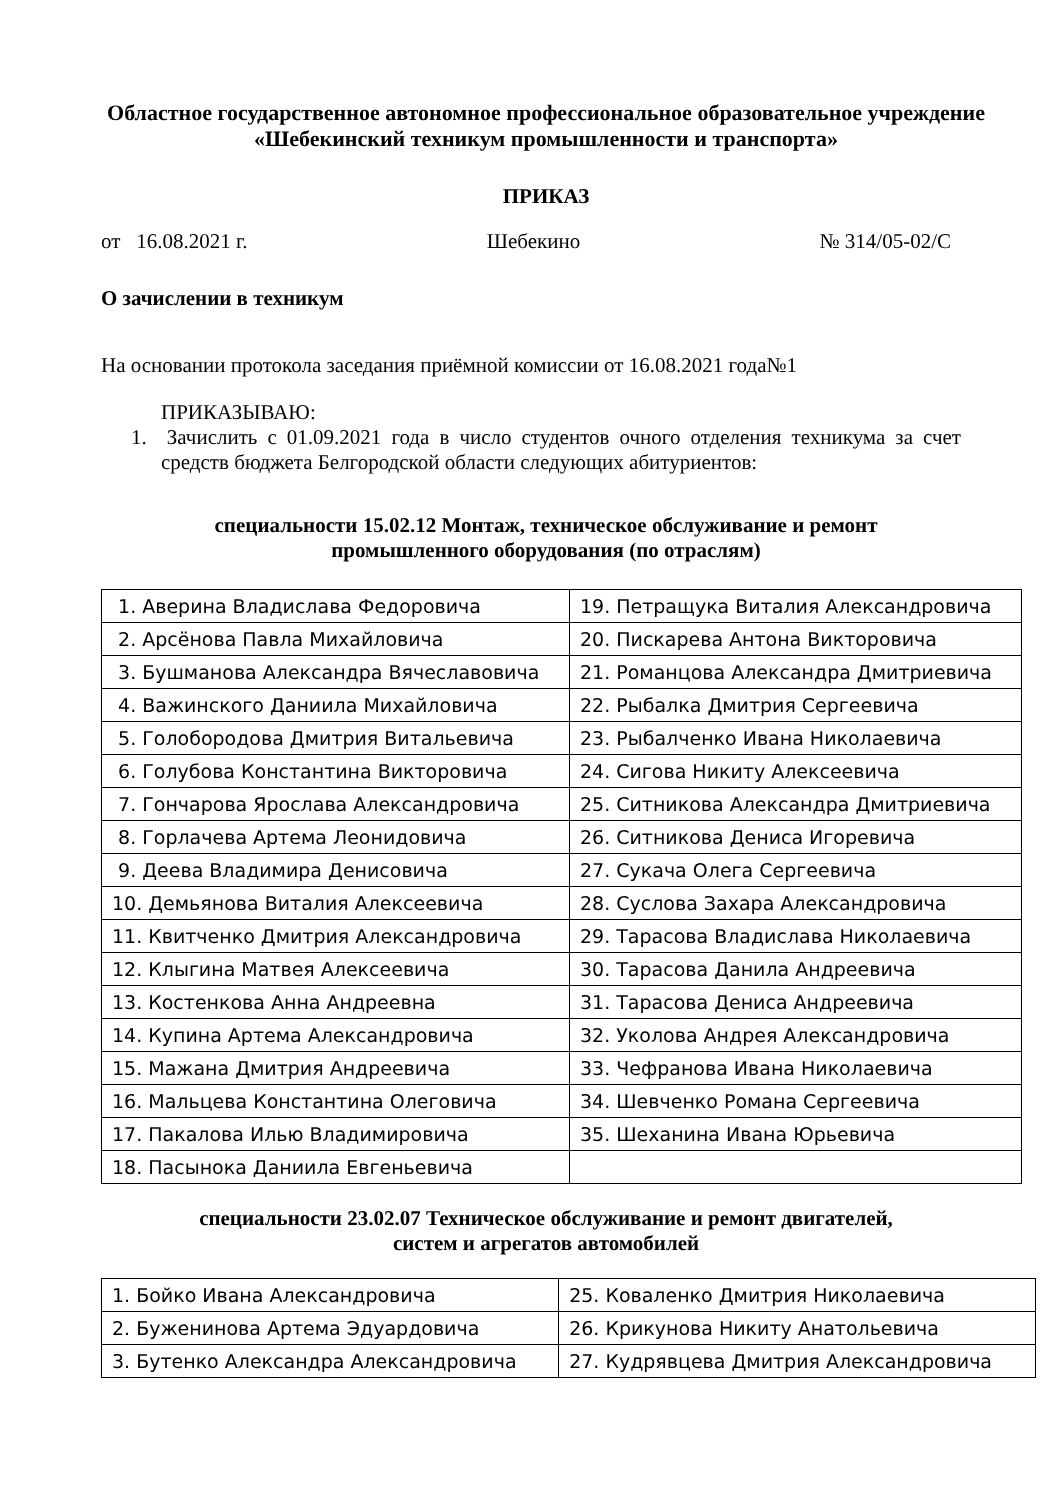Областное государственное автономное профессиональное образовательное учреждение
«Шебекинский техникум промышленности и транспорта»
ПРИКАЗ
от 16.08.2021 г. Шебекино № 314/05-02/С
О зачислении в техникум
На основании протокола заседания приёмной комиссии от 16.08.2021 года№1
ПРИКАЗЫВАЮ:
1. Зачислить с 01.09.2021 года в число студентов очного отделения техникума за счет средств бюджета Белгородской области следующих абитуриентов:
специальности 15.02.12 Монтаж, техническое обслуживание и ремонт
промышленного оборудования (по отраслям)
| 1. Аверина Владислава Федоровича | 19. Петращука Виталия Александровича |
| 2. Арсёнова Павла Михайловича | 20. Пискарева Антона Викторовича |
| 3. Бушманова Александра Вячеславовича | 21. Романцова Александра Дмитриевича |
| 4. Важинского Даниила Михайловича | 22. Рыбалка Дмитрия Сергеевича |
| 5. Голобородова Дмитрия Витальевича | 23. Рыбалченко Ивана Николаевича |
| 6. Голубова Константина Викторовича | 24. Сигова Никиту Алексеевича |
| 7. Гончарова Ярослава Александровича | 25. Ситникова Александра Дмитриевича |
| 8. Горлачева Артема Леонидовича | 26. Ситникова Дениса Игоревича |
| 9. Деева Владимира Денисовича | 27. Сукача Олега Сергеевича |
| 10. Демьянова Виталия Алексеевича | 28. Суслова Захара Александровича |
| 11. Квитченко Дмитрия Александровича | 29. Тарасова Владислава Николаевича |
| 12. Клыгина Матвея Алексеевича | 30. Тарасова Данила Андреевича |
| 13. Костенкова Анна Андреевна | 31. Тарасова Дениса Андреевича |
| 14. Купина Артема Александровича | 32. Уколова Андрея Александровича |
| 15. Мажана Дмитрия Андреевича | 33. Чефранова Ивана Николаевича |
| 16. Мальцева Константина Олеговича | 34. Шевченко Романа Сергеевича |
| 17. Пакалова Илью Владимировича | 35. Шеханина Ивана Юрьевича |
| 18. Пасынока Даниила Евгеньевича | |
специальности 23.02.07 Техническое обслуживание и ремонт двигателей,
систем и агрегатов автомобилей
| 1. Бойко Ивана Александровича | 25. Коваленко Дмитрия Николаевича |
| 2. Буженинова Артема Эдуардовича | 26. Крикунова Никиту Анатольевича |
| 3. Бутенко Александра Александровича | 27. Кудрявцева Дмитрия Александровича |